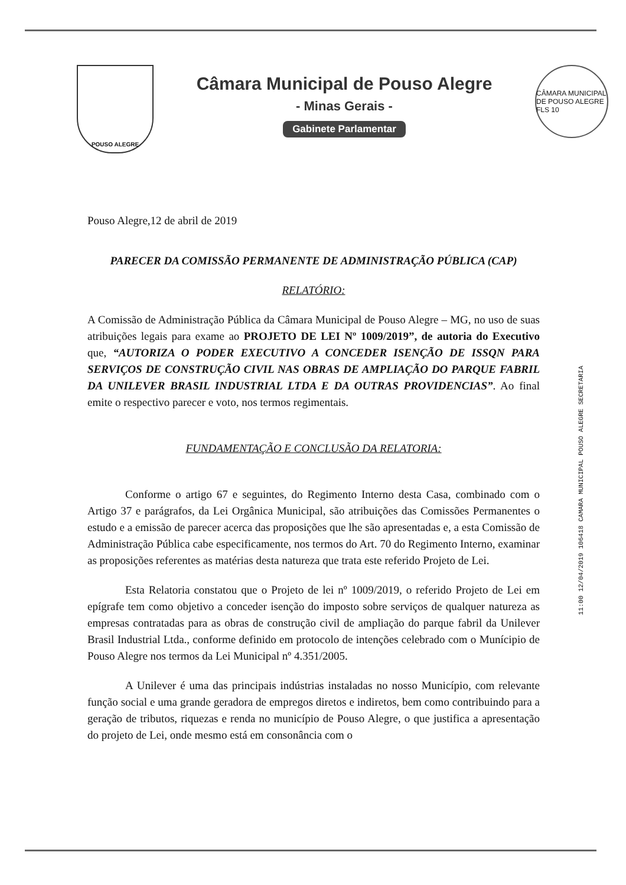POUSO ALEGRE
Câmara Municipal de Pouso Alegre
- Minas Gerais -
Gabinete Parlamentar
CÂMARA MUNICIPAL DE POUSO ALEGRE
FLS 10
Pouso Alegre,12 de abril de 2019
PARECER DA COMISSÃO PERMANENTE DE ADMINISTRAÇÃO PÚBLICA (CAP)
RELATÓRIO:
A Comissão de Administração Pública da Câmara Municipal de Pouso Alegre – MG, no uso de suas atribuições legais para exame ao PROJETO DE LEI Nº 1009/2019”, de autoria do Executivo que, “AUTORIZA O PODER EXECUTIVO A CONCEDER ISENÇÃO DE ISSQN PARA SERVIÇOS DE CONSTRUÇÃO CIVIL NAS OBRAS DE AMPLIAÇÃO DO PARQUE FABRIL DA UNILEVER BRASIL INDUSTRIAL LTDA E DA OUTRAS PROVIDENCIAS”. Ao final emite o respectivo parecer e voto, nos termos regimentais.
FUNDAMENTAÇÃO E CONCLUSÃO DA RELATORIA:
Conforme o artigo 67 e seguintes, do Regimento Interno desta Casa, combinado com o Artigo 37 e parágrafos, da Lei Orgânica Municipal, são atribuições das Comissões Permanentes o estudo e a emissão de parecer acerca das proposições que lhe são apresentadas e, a esta Comissão de Administração Pública cabe especificamente, nos termos do Art. 70 do Regimento Interno, examinar as proposições referentes as matérias desta natureza que trata este referido Projeto de Lei.
Esta Relatoria constatou que o Projeto de lei nº 1009/2019, o referido Projeto de Lei em epígrafe tem como objetivo a conceder isenção do imposto sobre serviços de qualquer natureza as empresas contratadas para as obras de construção civil de ampliação do parque fabril da Unilever Brasil Industrial Ltda., conforme definido em protocolo de intenções celebrado com o Munícipio de Pouso Alegre nos termos da Lei Municipal nº 4.351/2005.
A Unilever é uma das principais indústrias instaladas no nosso Município, com relevante função social e uma grande geradora de empregos diretos e indiretos, bem como contribuindo para a geração de tributos, riquezas e renda no município de Pouso Alegre, o que justifica a apresentação do projeto de Lei, onde mesmo está em consonância com o
11:00 12/04/2019 106418 CAMARA MUNICIPAL POUSO ALEGRE SECRETARIA